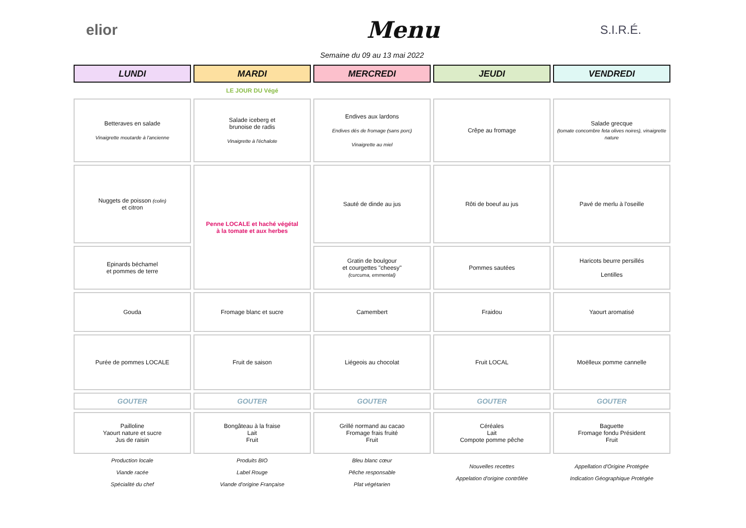elior
Menu
S.I.R.É.
Semaine du 09 au 13 mai 2022
| LUNDI | MARDI | MERCREDI | JEUDI | VENDREDI |
| | LE JOUR DU Végé | | | |
| Betteraves en salade Vinaigrette moutarde à l'ancienne | Salade iceberg et brunoise de radis Vinaigrette à l'échalote | Endives aux lardons Endives dés de fromage (sans porc) Vinaigrette au miel | Crêpe au fromage | Salade grecque (tomate concombre feta olives noires), vinaigrette nature |
| Nuggets de poisson (colin) et citron | Penne LOCALE et haché végétal à la tomate et aux herbes | Sauté de dinde au jus | Rôti de boeuf au jus | Pavé de merlu à l'oseille |
| Epinards béchamel et pommes de terre | | Gratin de boulgour et courgettes "cheesy" (curcuma, emmental) | Pommes sautées | Haricots beurre persillés Lentilles |
| Gouda | Fromage blanc et sucre | Camembert | Fraidou | Yaourt aromatisé |
| Purée de pommes LOCALE | Fruit de saison | Liégeois au chocolat | Fruit LOCAL | Moëlleux pomme cannelle |
| GOUTER | GOUTER | GOUTER | GOUTER | GOUTER |
| Pailloline Yaourt nature et sucre Jus de raisin | Bongâteau à la fraise Lait Fruit | Grillé normand au cacao Fromage frais fruité Fruit | Céréales Lait Compote pomme pêche | Baguette Fromage fondu Président Fruit |
| Production locale Viande racée Spécialité du chef | Produits BIO Label Rouge Viande d'origine Française | Bleu blanc cœur Pêche responsable Plat végétarien | Nouvelles recettes Appelation d'origine contrôlée | Appellation d'Origine Protégée Indication Géographique Protégée |